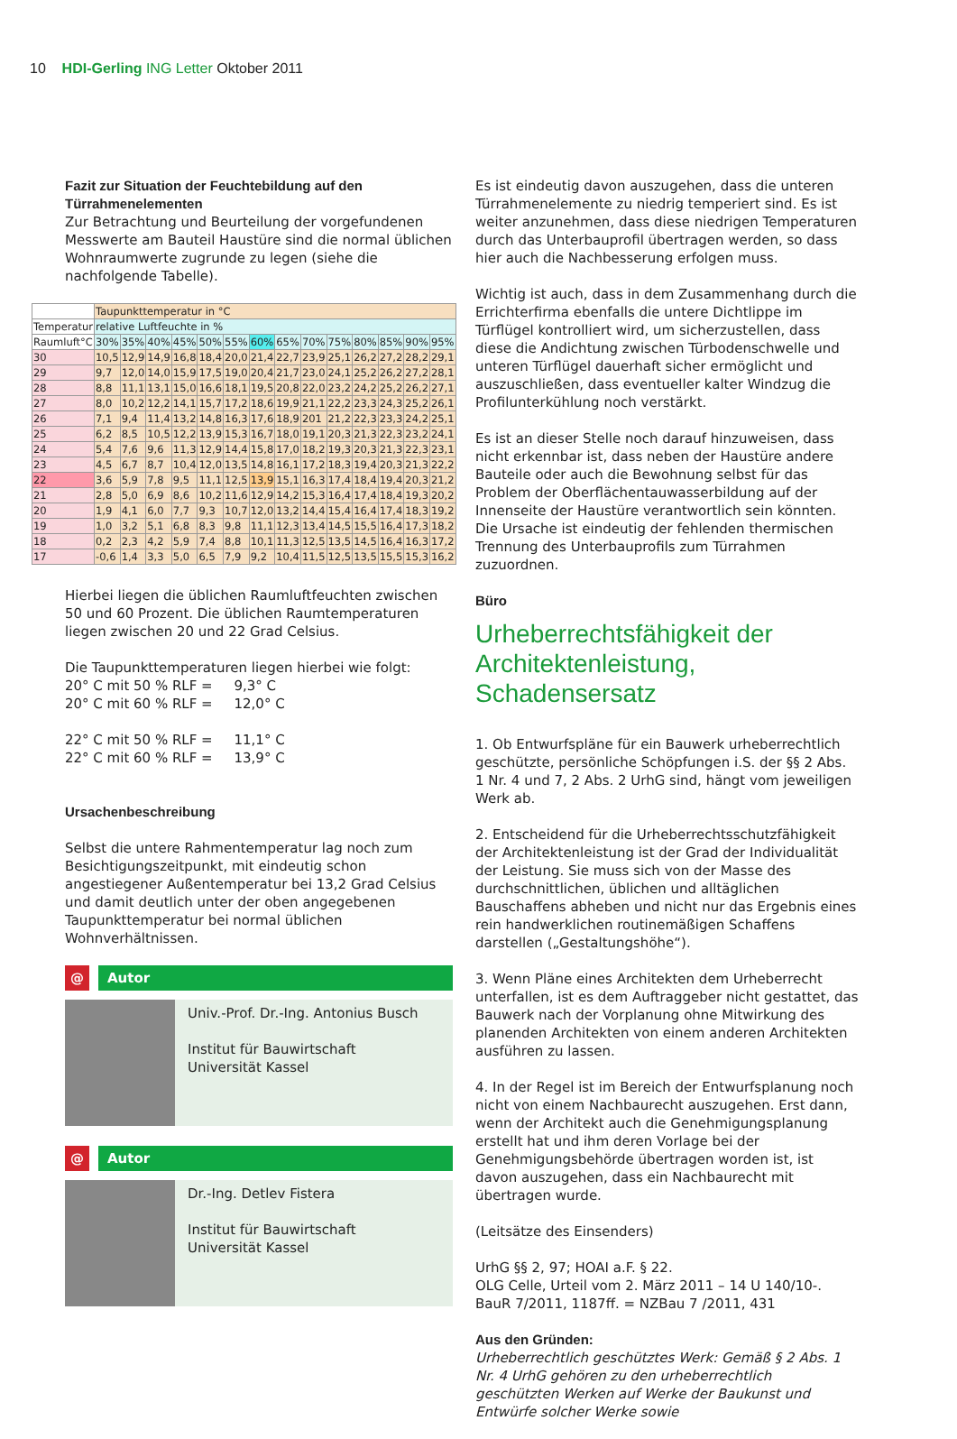10 HDI-Gerling ING Letter Oktober 2011
Fazit zur Situation der Feuchtebildung auf den Türrahmenelementen
Zur Betrachtung und Beurteilung der vorgefundenen Messwerte am Bauteil Haustüre sind die normal üblichen Wohnraumwerte zugrunde zu legen (siehe die nachfolgende Tabelle).
| | Taupunkttemperatur in °C | | | | | | | | | | | | | |
| Temperatur | relative Luftfeuchte in % | | | | | | | | | | | | | |
| Raumluft°C | 30% | 35% | 40% | 45% | 50% | 55% | 60% | 65% | 70% | 75% | 80% | 85% | 90% | 95% |
| 30 | 10,5 | 12,9 | 14,9 | 16,8 | 18,4 | 20,0 | 21,4 | 22,7 | 23,9 | 25,1 | 26,2 | 27,2 | 28,2 | 29,1 |
| 29 | 9,7 | 12,0 | 14,0 | 15,9 | 17,5 | 19,0 | 20,4 | 21,7 | 23,0 | 24,1 | 25,2 | 26,2 | 27,2 | 28,1 |
| 28 | 8,8 | 11,1 | 13,1 | 15,0 | 16,6 | 18,1 | 19,5 | 20,8 | 22,0 | 23,2 | 24,2 | 25,2 | 26,2 | 27,1 |
| 27 | 8,0 | 10,2 | 12,2 | 14,1 | 15,7 | 17,2 | 18,6 | 19,9 | 21,1 | 22,2 | 23,3 | 24,3 | 25,2 | 26,1 |
| 26 | 7,1 | 9,4 | 11,4 | 13,2 | 14,8 | 16,3 | 17,6 | 18,9 | 201 | 21,2 | 22,3 | 23,3 | 24,2 | 25,1 |
| 25 | 6,2 | 8,5 | 10,5 | 12,2 | 13,9 | 15,3 | 16,7 | 18,0 | 19,1 | 20,3 | 21,3 | 22,3 | 23,2 | 24,1 |
| 24 | 5,4 | 7,6 | 9,6 | 11,3 | 12,9 | 14,4 | 15,8 | 17,0 | 18,2 | 19,3 | 20,3 | 21,3 | 22,3 | 23,1 |
| 23 | 4,5 | 6,7 | 8,7 | 10,4 | 12,0 | 13,5 | 14,8 | 16,1 | 17,2 | 18,3 | 19,4 | 20,3 | 21,3 | 22,2 |
| 22 | 3,6 | 5,9 | 7,8 | 9,5 | 11,1 | 12,5 | 13,9 | 15,1 | 16,3 | 17,4 | 18,4 | 19,4 | 20,3 | 21,2 |
| 21 | 2,8 | 5,0 | 6,9 | 8,6 | 10,2 | 11,6 | 12,9 | 14,2 | 15,3 | 16,4 | 17,4 | 18,4 | 19,3 | 20,2 |
| 20 | 1,9 | 4,1 | 6,0 | 7,7 | 9,3 | 10,7 | 12,0 | 13,2 | 14,4 | 15,4 | 16,4 | 17,4 | 18,3 | 19,2 |
| 19 | 1,0 | 3,2 | 5,1 | 6,8 | 8,3 | 9,8 | 11,1 | 12,3 | 13,4 | 14,5 | 15,5 | 16,4 | 17,3 | 18,2 |
| 18 | 0,2 | 2,3 | 4,2 | 5,9 | 7,4 | 8,8 | 10,1 | 11,3 | 12,5 | 13,5 | 14,5 | 16,4 | 16,3 | 17,2 |
| 17 | -0,6 | 1,4 | 3,3 | 5,0 | 6,5 | 7,9 | 9,2 | 10,4 | 11,5 | 12,5 | 13,5 | 15,5 | 15,3 | 16,2 |
Hierbei liegen die üblichen Raumluftfeuchten zwischen 50 und 60 Prozent. Die üblichen Raumtemperaturen liegen zwischen 20 und 22 Grad Celsius.
Die Taupunkttemperaturen liegen hierbei wie folgt:
20° C mit 50 % RLF = 9,3° C
20° C mit 60 % RLF = 12,0° C
22° C mit 50 % RLF = 11,1° C
22° C mit 60 % RLF = 13,9° C
Ursachenbeschreibung
Selbst die untere Rahmentemperatur lag noch zum Besichtigungszeitpunkt, mit eindeutig schon angestiegener Außentemperatur bei 13,2 Grad Celsius und damit deutlich unter der oben angegebenen Taupunkttemperatur bei normal üblichen Wohnverhältnissen.
@ Autor
Univ.-Prof. Dr.-Ing. Antonius Busch
Institut für Bauwirtschaft
Universität Kassel
@ Autor
Dr.-Ing. Detlev Fistera
Institut für Bauwirtschaft
Universität Kassel
Es ist eindeutig davon auszugehen, dass die unteren Türrahmenelemente zu niedrig temperiert sind. Es ist weiter anzunehmen, dass diese niedrigen Temperaturen durch das Unterbauprofil übertragen werden, so dass hier auch die Nachbesserung erfolgen muss.
Wichtig ist auch, dass in dem Zusammenhang durch die Errichterfirma ebenfalls die untere Dichtlippe im Türflügel kontrolliert wird, um sicherzustellen, dass diese die Andichtung zwischen Türbodenschwelle und unteren Türflügel dauerhaft sicher ermöglicht und auszuschließen, dass eventueller kalter Windzug die Profilunterkühlung noch verstärkt.
Es ist an dieser Stelle noch darauf hinzuweisen, dass nicht erkennbar ist, dass neben der Haustüre andere Bauteile oder auch die Bewohnung selbst für das Problem der Oberflächentauwasserbildung auf der Innenseite der Haustüre verantwortlich sein könnten. Die Ursache ist eindeutig der fehlenden thermischen Trennung des Unterbauprofils zum Türrahmen zuzuordnen.
Büro
Urheberrechtsfähigkeit der Architektenleistung, Schadensersatz
1. Ob Entwurfspläne für ein Bauwerk urheberrechtlich geschützte, persönliche Schöpfungen i.S. der §§ 2 Abs. 1 Nr. 4 und 7, 2 Abs. 2 UrhG sind, hängt vom jeweiligen Werk ab.
2. Entscheidend für die Urheberrechtsschutzfähigkeit der Architektenleistung ist der Grad der Individualität der Leistung. Sie muss sich von der Masse des durchschnittlichen, üblichen und alltäglichen Bauschaffens abheben und nicht nur das Ergebnis eines rein handwerklichen routinemäßigen Schaffens darstellen („Gestaltungshöhe“).
3. Wenn Pläne eines Architekten dem Urheberrecht unterfallen, ist es dem Auftraggeber nicht gestattet, das Bauwerk nach der Vorplanung ohne Mitwirkung des planenden Architekten von einem anderen Architekten ausführen zu lassen.
4. In der Regel ist im Bereich der Entwurfsplanung noch nicht von einem Nachbaurecht auszugehen. Erst dann, wenn der Architekt auch die Genehmigungsplanung erstellt hat und ihm deren Vorlage bei der Genehmigungsbehörde übertragen worden ist, ist davon auszugehen, dass ein Nachbaurecht mit übertragen wurde.
(Leitsätze des Einsenders)
UrhG §§ 2, 97; HOAI a.F. § 22.
OLG Celle, Urteil vom 2. März 2011 – 14 U 140/10-.
BauR 7/2011, 1187ff. = NZBau 7 /2011, 431
Aus den Gründen:
Urheberrechtlich geschütztes Werk: Gemäß § 2 Abs. 1 Nr. 4 UrhG gehören zu den urheberrechtlich geschützten Werken auf Werke der Baukunst und Entwürfe solcher Werke sowie